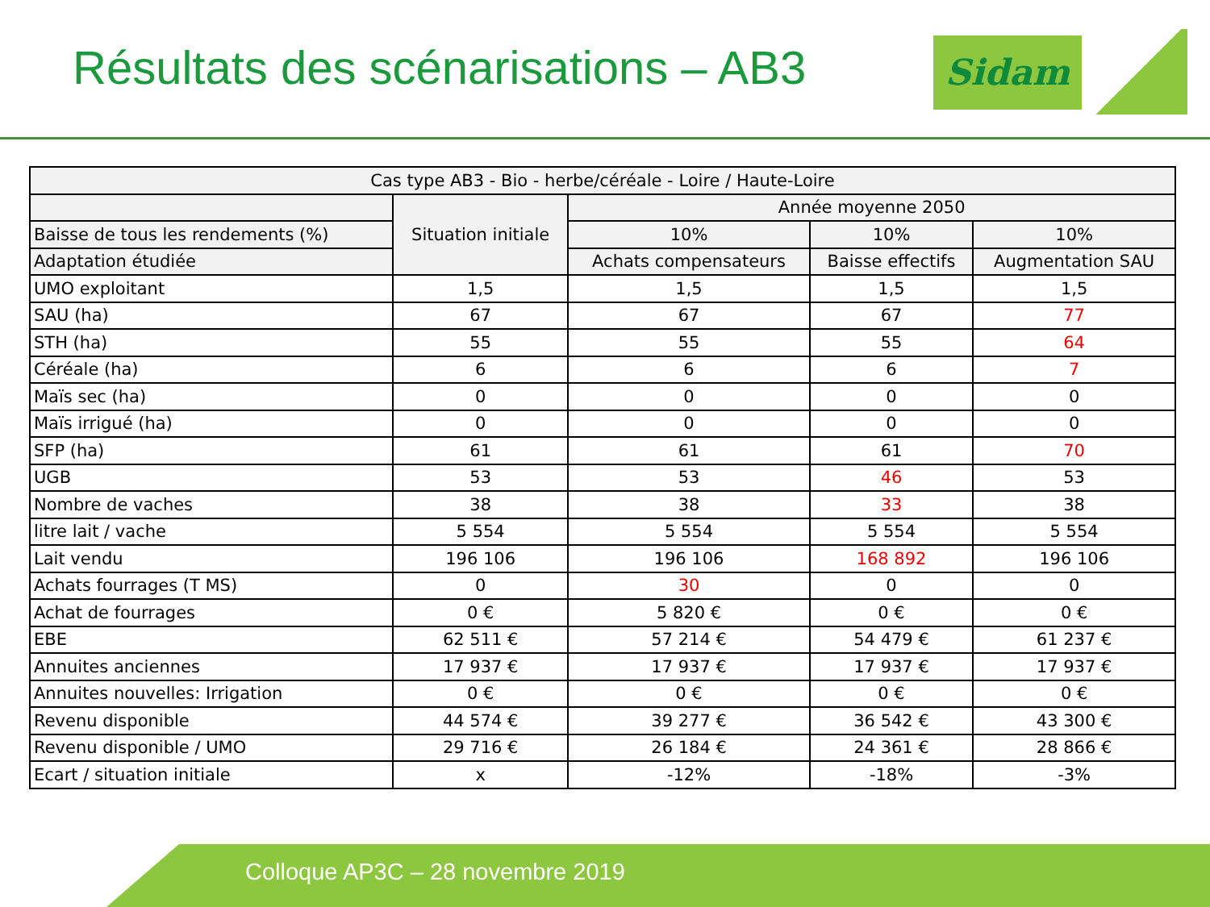Résultats des scénarisations – AB3
Sidam
| Cas type AB3 - Bio - herbe/céréale - Loire / Haute-Loire | | | | |
| --- | --- | --- | --- | --- |
| | Situation initiale | Année moyenne 2050 | | |
| Baisse de tous les rendements (%) | | 10% | 10% | 10% |
| Adaptation étudiée | | Achats compensateurs | Baisse effectifs | Augmentation SAU |
| UMO exploitant | 1,5 | 1,5 | 1,5 | 1,5 |
| SAU (ha) | 67 | 67 | 67 | 77 |
| STH (ha) | 55 | 55 | 55 | 64 |
| Céréale (ha) | 6 | 6 | 6 | 7 |
| Maïs sec (ha) | 0 | 0 | 0 | 0 |
| Maïs irrigué (ha) | 0 | 0 | 0 | 0 |
| SFP (ha) | 61 | 61 | 61 | 70 |
| UGB | 53 | 53 | 46 | 53 |
| Nombre de vaches | 38 | 38 | 33 | 38 |
| litre lait / vache | 5 554 | 5 554 | 5 554 | 5 554 |
| Lait vendu | 196 106 | 196 106 | 168 892 | 196 106 |
| Achats fourrages (T MS) | 0 | 30 | 0 | 0 |
| Achat de fourrages | 0 € | 5 820 € | 0 € | 0 € |
| EBE | 62 511 € | 57 214 € | 54 479 € | 61 237 € |
| Annuites anciennes | 17 937 € | 17 937 € | 17 937 € | 17 937 € |
| Annuites nouvelles: Irrigation | 0 € | 0 € | 0 € | 0 € |
| Revenu disponible | 44 574 € | 39 277 € | 36 542 € | 43 300 € |
| Revenu disponible / UMO | 29 716 € | 26 184 € | 24 361 € | 28 866 € |
| Ecart / situation initiale | x | -12% | -18% | -3% |
Colloque AP3C – 28 novembre 2019